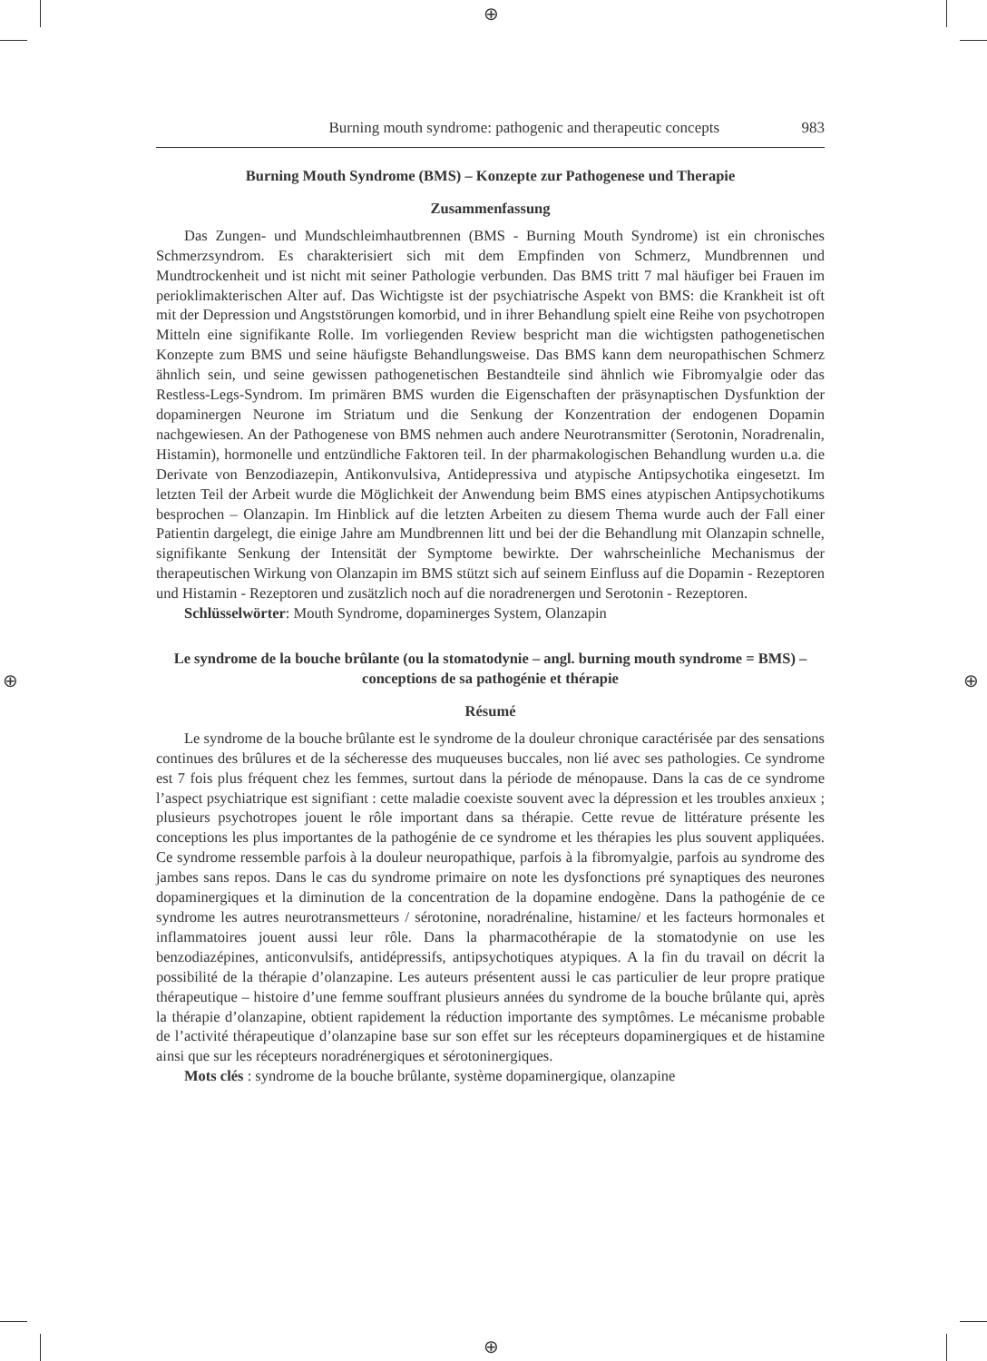⊕
⊕
⊕ ⊕
Burning mouth syndrome: pathogenic and therapeutic concepts 983
Burning Mouth Syndrome (BMS) – Konzepte zur Pathogenese und Therapie
Zusammenfassung
Das Zungen- und Mundschleimhautbrennen (BMS - Burning Mouth Syndrome) ist ein chronisches Schmerzsyndrom. Es charakterisiert sich mit dem Empfinden von Schmerz, Mundbrennen und Mundtrockenheit und ist nicht mit seiner Pathologie verbunden. Das BMS tritt 7 mal häufiger bei Frauen im perioklimakterischen Alter auf. Das Wichtigste ist der psychiatrische Aspekt von BMS: die Krankheit ist oft mit der Depression und Angststörungen komorbid, und in ihrer Behandlung spielt eine Reihe von psychotropen Mitteln eine signifikante Rolle. Im vorliegenden Review bespricht man die wichtigsten pathogenetischen Konzepte zum BMS und seine häufigste Behandlungsweise. Das BMS kann dem neuropathischen Schmerz ähnlich sein, und seine gewissen pathogenetischen Bestandteile sind ähnlich wie Fibromyalgie oder das Restless-Legs-Syndrom. Im primären BMS wurden die Eigenschaften der präsynaptischen Dysfunktion der dopaminergen Neurone im Striatum und die Senkung der Konzentration der endogenen Dopamin nachgewiesen. An der Pathogenese von BMS nehmen auch andere Neurotransmitter (Serotonin, Noradrenalin, Histamin), hormonelle und entzündliche Faktoren teil. In der pharmakologischen Behandlung wurden u.a. die Derivate von Benzodiazepin, Antikonvulsiva, Antidepressiva und atypische Antipsychotika eingesetzt. Im letzten Teil der Arbeit wurde die Möglichkeit der Anwendung beim BMS eines atypischen Antipsychotikums besprochen – Olanzapin. Im Hinblick auf die letzten Arbeiten zu diesem Thema wurde auch der Fall einer Patientin dargelegt, die einige Jahre am Mundbrennen litt und bei der die Behandlung mit Olanzapin schnelle, signifikante Senkung der Intensität der Symptome bewirkte. Der wahrscheinliche Mechanismus der therapeutischen Wirkung von Olanzapin im BMS stützt sich auf seinem Einfluss auf die Dopamin - Rezeptoren und Histamin - Rezeptoren und zusätzlich noch auf die noradrenergen und Serotonin - Rezeptoren.
Schlüsselwörter: Mouth Syndrome, dopaminerges System, Olanzapin
Le syndrome de la bouche brûlante (ou la stomatodynie – angl. burning mouth syndrome = BMS) – conceptions de sa pathogénie et thérapie
Résumé
Le syndrome de la bouche brûlante est le syndrome de la douleur chronique caractérisée par des sensations continues des brûlures et de la sécheresse des muqueuses buccales, non lié avec ses pathologies. Ce syndrome est 7 fois plus fréquent chez les femmes, surtout dans la période de ménopause. Dans la cas de ce syndrome l’aspect psychiatrique est signifiant : cette maladie coexiste souvent avec la dépression et les troubles anxieux ; plusieurs psychotropes jouent le rôle important dans sa thérapie. Cette revue de littérature présente les conceptions les plus importantes de la pathogénie de ce syndrome et les thérapies les plus souvent appliquées. Ce syndrome ressemble parfois à la douleur neuropathique, parfois à la fibromyalgie, parfois au syndrome des jambes sans repos. Dans le cas du syndrome primaire on note les dysfonctions pré synaptiques des neurones dopaminergiques et la diminution de la concentration de la dopamine endogène. Dans la pathogénie de ce syndrome les autres neurotransmetteurs / sérotonine, noradrénaline, histamine/ et les facteurs hormonales et inflammatoires jouent aussi leur rôle. Dans la pharmacothérapie de la stomatodynie on use les benzodiazépines, anticonvulsifs, antidépressifs, antipsychotiques atypiques. A la fin du travail on décrit la possibilité de la thérapie d’olanzapine. Les auteurs présentent aussi le cas particulier de leur propre pratique thérapeutique – histoire d’une femme souffrant plusieurs années du syndrome de la bouche brûlante qui, après la thérapie d’olanzapine, obtient rapidement la réduction importante des symptômes. Le mécanisme probable de l’activité thérapeutique d’olanzapine base sur son effet sur les récepteurs dopaminergiques et de histamine ainsi que sur les récepteurs noradrénergiques et sérotoninergiques.
Mots clés : syndrome de la bouche brûlante, système dopaminergique, olanzapine